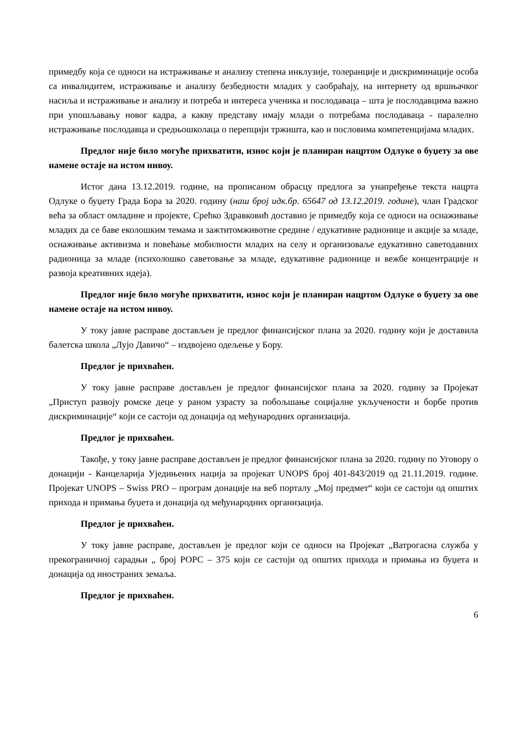примедбу која се односи на истраживање и анализу степена инклузије, толеранције и дискриминације особа са инвалидитем, истраживање и анализу безбедности младих у саобраћају, на интернету од вршњачког насиља и истраживање и анализу и потреба и интереса ученика и послодаваца – шта је послодавцима важно при упошљавању новог кадра, а какву представу имају млади о потребама послодаваца - паралелно истраживање послодавца и средњошколаца о перепцији тржишта, као и пословима компетенцијама младих.
Предлог није било могуће прихватити, износ који је планиран нацртом Одлуке о буџету за ове намене остаје на истом нивоу.
Истог дана 13.12.2019. године, на прописаном обрасцу предлога за унапређење текста нацрта Одлуке о буџету Града Бора за 2020. годину (наш број идк.бр. 65647 од 13.12.2019. године), члан Градског већа за област омладине и пројекте, Срећко Здравковић доставио је примедбу која се односи на оснаживање младих да се баве еколошким темама и зажтитомживотне средине / едукативне радионице и акције за младе, оснаживање активизма и повећање мобилности младих на селу и организоваље едукативно саветодавних радионица за младе (психолошко саветовање за младе, едукативне радионице и вежбе концентрације и развоја креативних идеја).
Предлог није било могуће прихватити, износ који је планиран нацртом Одлуке о буџету за ове намене остаје на истом нивоу.
У току јавне расправе достављен је предлог финансијског плана за 2020. годину који је доставила балетска школа „Лујо Давичо“ – издвојено одељење у Бору.
Предлог је прихваћен.
У току јавне расправе достављен је предлог финансијског плана за 2020. годину за Пројекат „Приступ развоју ромске деце у раном узрасту за побољшање социјалне укључености и борбе против дискриминације“ који се састоји од донација од међународних организација.
Предлог је прихваћен.
Такође, у току јавне расправе достављен је предлог финансијског плана за 2020. годину по Уговору о донацији - Канцеларија Уједињених нација за пројекат UNOPS број 401-843/2019 од 21.11.2019. године. Пројекат UNOPS – Swiss PRO – програм донације на веб порталу „Мој предмет“ који се састоји од општих прихода и примања буџета и донација од међународних организација.
Предлог је прихваћен.
У току јавне расправе, достављен је предлог који се односи на Пројекат „Ватрогасна служба у прекограничној сарадњи „ број РОРС – 375 који се састоји од општих прихода и примања из буџета и донација од иностраних земаља.
Предлог је прихваћен.
6